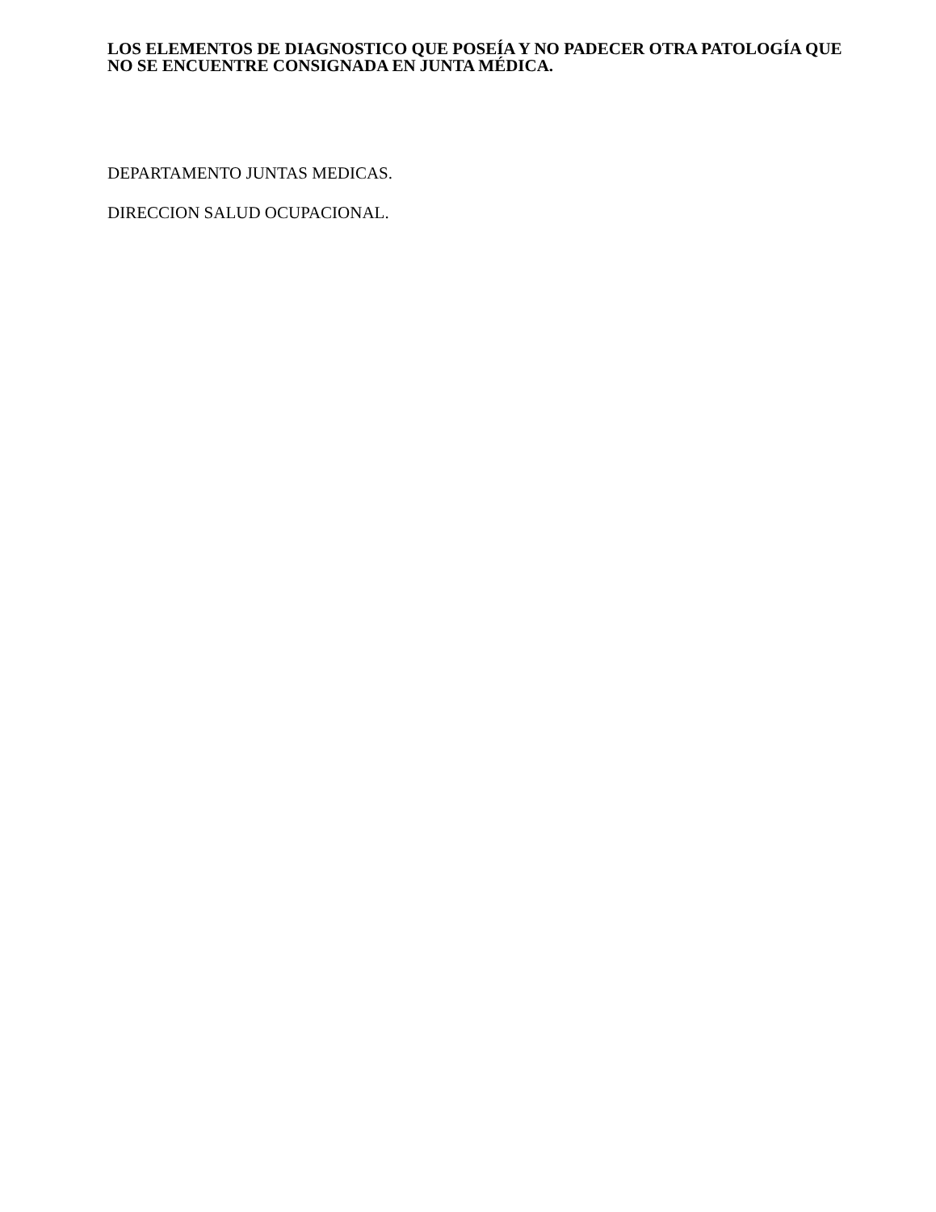LOS ELEMENTOS DE DIAGNOSTICO QUE POSEÍA Y NO PADECER OTRA PATOLOGÍA QUE NO SE ENCUENTRE CONSIGNADA EN JUNTA MÉDICA.
DEPARTAMENTO JUNTAS MEDICAS.
DIRECCION SALUD OCUPACIONAL.